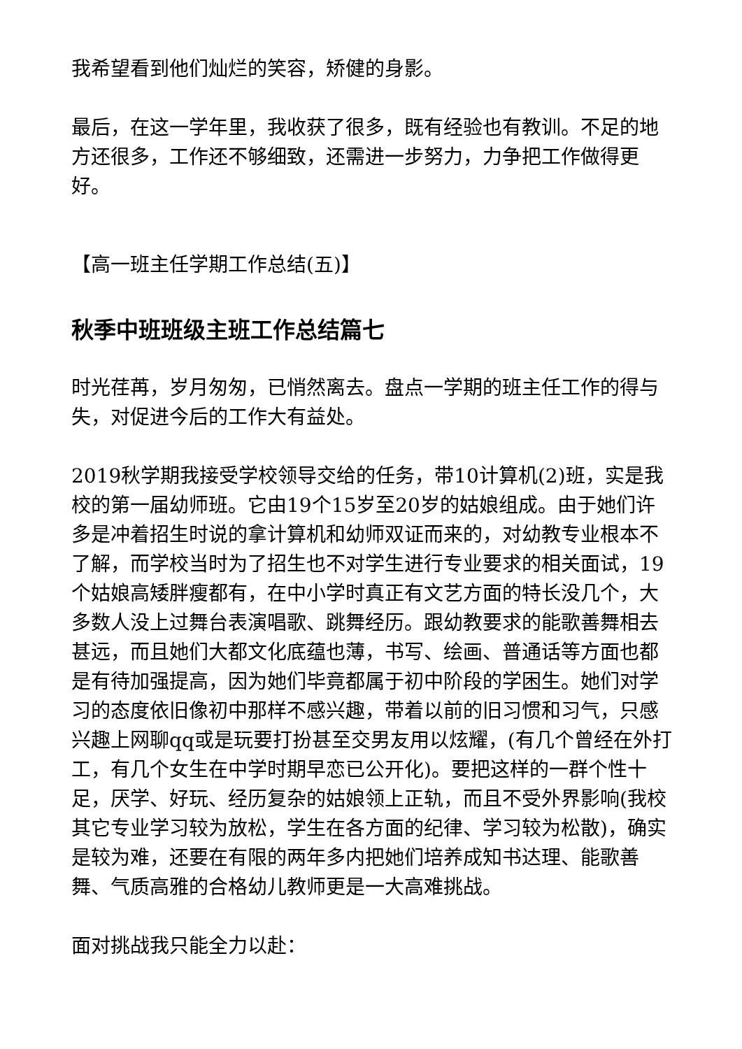我希望看到他们灿烂的笑容，矫健的身影。
最后，在这一学年里，我收获了很多，既有经验也有教训。不足的地方还很多，工作还不够细致，还需进一步努力，力争把工作做得更好。
【高一班主任学期工作总结(五)】
秋季中班班级主班工作总结篇七
时光荏苒，岁月匆匆，已悄然离去。盘点一学期的班主任工作的得与失，对促进今后的工作大有益处。
2019秋学期我接受学校领导交给的任务，带10计算机(2)班，实是我校的第一届幼师班。它由19个15岁至20岁的姑娘组成。由于她们许多是冲着招生时说的拿计算机和幼师双证而来的，对幼教专业根本不了解，而学校当时为了招生也不对学生进行专业要求的相关面试，19个姑娘高矮胖瘦都有，在中小学时真正有文艺方面的特长没几个，大多数人没上过舞台表演唱歌、跳舞经历。跟幼教要求的能歌善舞相去甚远，而且她们大都文化底蕴也薄，书写、绘画、普通话等方面也都是有待加强提高，因为她们毕竟都属于初中阶段的学困生。她们对学习的态度依旧像初中那样不感兴趣，带着以前的旧习惯和习气，只感兴趣上网聊qq或是玩要打扮甚至交男友用以炫耀，(有几个曾经在外打工，有几个女生在中学时期早恋已公开化)。要把这样的一群个性十足，厌学、好玩、经历复杂的姑娘领上正轨，而且不受外界影响(我校其它专业学习较为放松，学生在各方面的纪律、学习较为松散)，确实是较为难，还要在有限的两年多内把她们培养成知书达理、能歌善舞、气质高雅的合格幼儿教师更是一大高难挑战。
面对挑战我只能全力以赴：